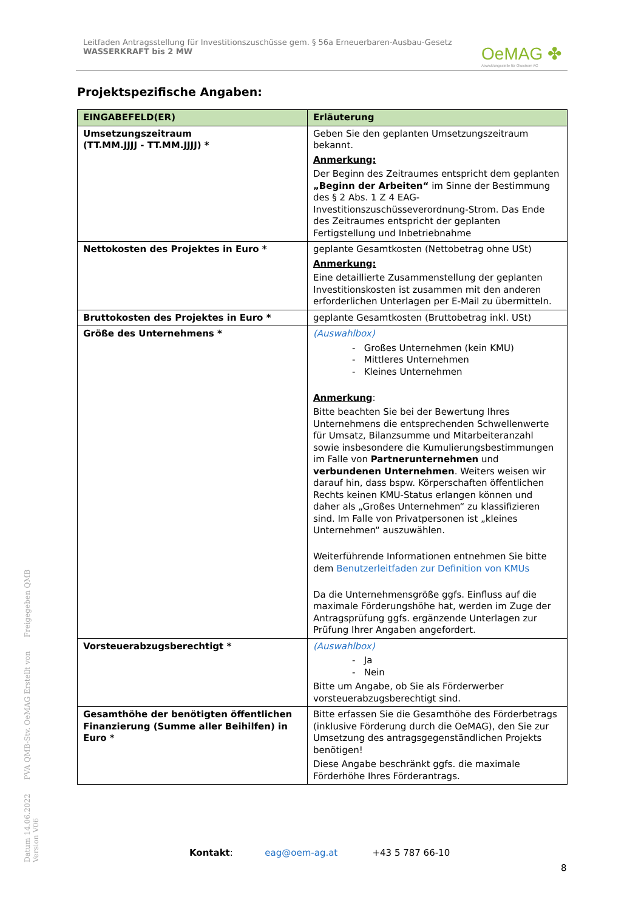Leitfaden Antragsstellung für Investitionszuschüsse gem. § 56a Erneuerbaren-Ausbau-Gesetz
WASSERKRAFT bis 2 MW
OeMAG ✤
Abwicklungsstelle für Ökostrom AG
Projektspezifische Angaben:
| EINGABEFELD(ER) | Erläuterung |
| --- | --- |
| Umsetzungszeitraum (TT.MM.JJJJ - TT.MM.JJJJ) * | Geben Sie den geplanten Umsetzungszeitraum bekannt. Anmerkung: Der Beginn des Zeitraumes entspricht dem geplanten „Beginn der Arbeiten“ im Sinne der Bestimmung des § 2 Abs. 1 Z 4 EAG-Investitionszuschüsseverordnung-Strom. Das Ende des Zeitraumes entspricht der geplanten Fertigstellung und Inbetriebnahme |
| Nettokosten des Projektes in Euro * | geplante Gesamtkosten (Nettobetrag ohne USt) Anmerkung: Eine detaillierte Zusammenstellung der geplanten Investitionskosten ist zusammen mit den anderen erforderlichen Unterlagen per E-Mail zu übermitteln. |
| Bruttokosten des Projektes in Euro * | geplante Gesamtkosten (Bruttobetrag inkl. USt) |
| Größe des Unternehmens * | (Auswahlbox) - Großes Unternehmen (kein KMU) - Mittleres Unternehmen - Kleines Unternehmen Anmerkung : Bitte beachten Sie bei der Bewertung Ihres Unternehmens die entsprechenden Schwellenwerte für Umsatz, Bilanzsumme und Mitarbeiteranzahl sowie insbesondere die Kumulierungsbestimmungen im Falle von Partnerunternehmen und verbundenen Unternehmen . Weiters weisen wir darauf hin, dass bspw. Körperschaften öffentlichen Rechts keinen KMU-Status erlangen können und daher als „Großes Unternehmen“ zu klassifizieren sind. Im Falle von Privatpersonen ist „kleines Unternehmen“ auszuwählen. Weiterführende Informationen entnehmen Sie bitte dem Benutzerleitfaden zur Definition von KMUs Da die Unternehmensgröße ggfs. Einfluss auf die maximale Förderungshöhe hat, werden im Zuge der Antragsprüfung ggfs. ergänzende Unterlagen zur Prüfung Ihrer Angaben angefordert. |
| Vorsteuerabzugsberechtigt * | (Auswahlbox) - Ja - Nein Bitte um Angabe, ob Sie als Förderwerber vorsteuerabzugsberechtigt sind. |
| Gesamthöhe der benötigten öffentlichen Finanzierung (Summe aller Beihilfen) in Euro * | Bitte erfassen Sie die Gesamthöhe des Förderbetrags (inklusive Förderung durch die OeMAG), den Sie zur Umsetzung des antragsgegenständlichen Projekts benötigen! Diese Angabe beschränkt ggfs. die maximale Förderhöhe Ihres Förderantrags. |
Datum 14.06.2022 PVA QMB-Stv. OeMAG Erstellt von Freigegeben QMB Version V06
Kontakt: eag@oem-ag.at +43 5 787 66-10
8